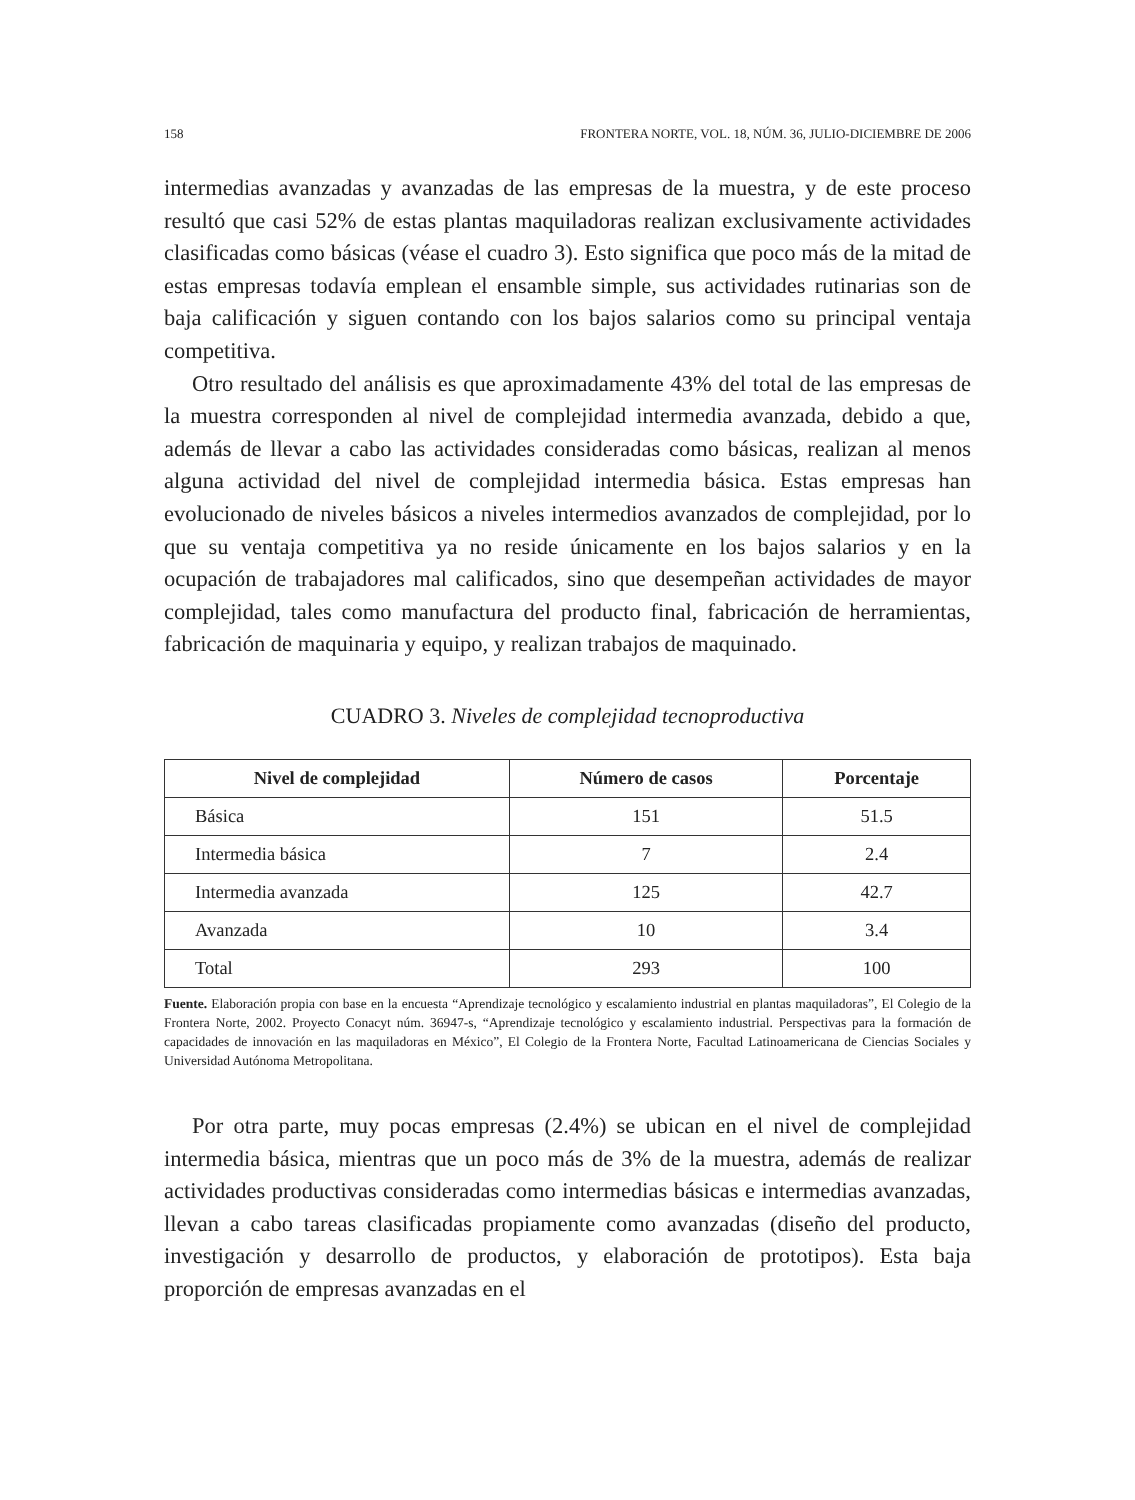158 FRONTERA NORTE, VOL. 18, NÚM. 36, JULIO-DICIEMBRE DE 2006
intermedias avanzadas y avanzadas de las empresas de la muestra, y de este proceso resultó que casi 52% de estas plantas maquiladoras realizan exclusivamente actividades clasificadas como básicas (véase el cuadro 3). Esto significa que poco más de la mitad de estas empresas todavía emplean el ensamble simple, sus actividades rutinarias son de baja calificación y siguen contando con los bajos salarios como su principal ventaja competitiva.
Otro resultado del análisis es que aproximadamente 43% del total de las empresas de la muestra corresponden al nivel de complejidad intermedia avanzada, debido a que, además de llevar a cabo las actividades consideradas como básicas, realizan al menos alguna actividad del nivel de complejidad intermedia básica. Estas empresas han evolucionado de niveles básicos a niveles intermedios avanzados de complejidad, por lo que su ventaja competitiva ya no reside únicamente en los bajos salarios y en la ocupación de trabajadores mal calificados, sino que desempeñan actividades de mayor complejidad, tales como manufactura del producto final, fabricación de herramientas, fabricación de maquinaria y equipo, y realizan trabajos de maquinado.
CUADRO 3. Niveles de complejidad tecnoproductiva
| Nivel de complejidad | Número de casos | Porcentaje |
| --- | --- | --- |
| Básica | 151 | 51.5 |
| Intermedia básica | 7 | 2.4 |
| Intermedia avanzada | 125 | 42.7 |
| Avanzada | 10 | 3.4 |
| Total | 293 | 100 |
Fuente. Elaboración propia con base en la encuesta “Aprendizaje tecnológico y escalamiento industrial en plantas maquiladoras”, El Colegio de la Frontera Norte, 2002. Proyecto Conacyt núm. 36947-s, “Aprendizaje tecnológico y escalamiento industrial. Perspectivas para la formación de capacidades de innovación en las maquiladoras en México”, El Colegio de la Frontera Norte, Facultad Latinoamericana de Ciencias Sociales y Universidad Autónoma Metropolitana.
Por otra parte, muy pocas empresas (2.4%) se ubican en el nivel de complejidad intermedia básica, mientras que un poco más de 3% de la muestra, además de realizar actividades productivas consideradas como intermedias básicas e intermedias avanzadas, llevan a cabo tareas clasificadas propiamente como avanzadas (diseño del producto, investigación y desarrollo de productos, y elaboración de prototipos). Esta baja proporción de empresas avanzadas en el